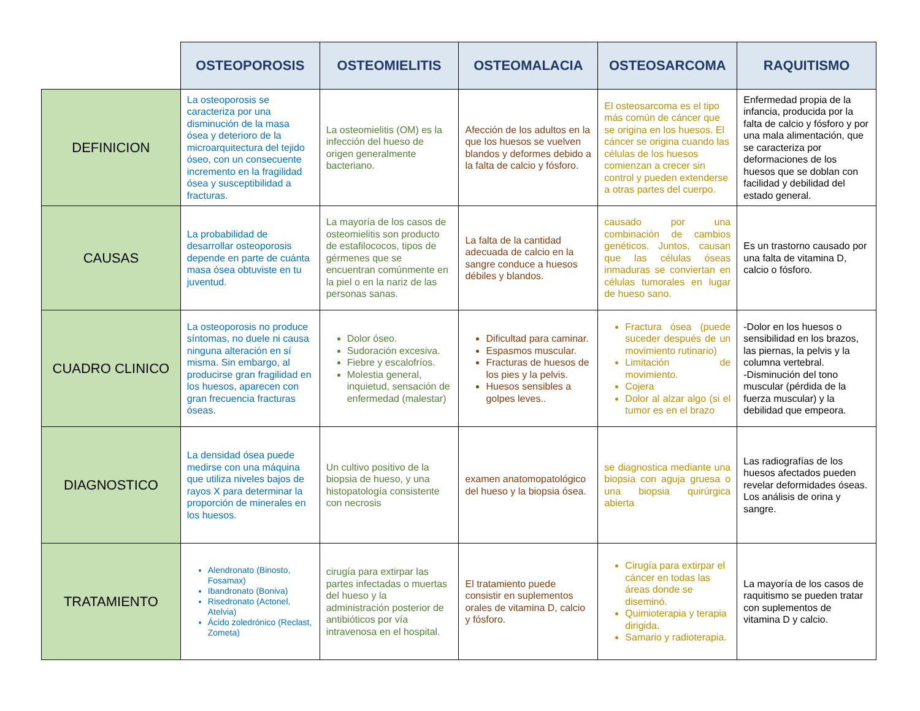| | OSTEOPOROSIS | OSTEOMIELITIS | OSTEOMALACIA | OSTEOSARCOMA | RAQUITISMO |
| --- | --- | --- | --- | --- | --- |
| DEFINICION | La osteoporosis se caracteriza por una disminución de la masa ósea y deterioro de la microarquitectura del tejido óseo, con un consecuente incremento en la fragilidad ósea y susceptibilidad a fracturas. | La osteomielitis (OM) es la infección del hueso de origen generalmente bacteriano. | Afección de los adultos en la que los huesos se vuelven blandos y deformes debido a la falta de calcio y fósforo. | El osteosarcoma es el tipo más común de cáncer que se origina en los huesos. El cáncer se origina cuando las células de los huesos comienzan a crecer sin control y pueden extenderse a otras partes del cuerpo. | Enfermedad propia de la infancia, producida por la falta de calcio y fósforo y por una mala alimentación, que se caracteriza por deformaciones de los huesos que se doblan con facilidad y debilidad del estado general. |
| CAUSAS | La probabilidad de desarrollar osteoporosis depende en parte de cuánta masa ósea obtuviste en tu juventud. | La mayoría de los casos de osteomielitis son producto de estafilococos, tipos de gérmenes que se encuentran comúnmente en la piel o en la nariz de las personas sanas. | La falta de la cantidad adecuada de calcio en la sangre conduce a huesos débiles y blandos. | causado por una combinación de cambios genéticos. Juntos, causan que las células óseas inmaduras se conviertan en células tumorales en lugar de hueso sano. | Es un trastorno causado por una falta de vitamina D, calcio o fósforo. |
| CUADRO CLINICO | La osteoporosis no produce síntomas, no duele ni causa ninguna alteración en sí misma. Sin embargo, al producirse gran fragilidad en los huesos, aparecen con gran frecuencia fracturas óseas. | Dolor óseo. Sudoración excesiva. Fiebre y escalofríos. Molestia general, inquietud, sensación de enfermedad (malestar) | Dificultad para caminar. Espasmos muscular. Fracturas de huesos de los pies y la pelvis. Huesos sensibles a golpes leves.. | Fractura ósea (puede suceder después de un movimiento rutinario) Limitación de movimiento. Cojera Dolor al alzar algo (si el tumor es en el brazo | -Dolor en los huesos o sensibilidad en los brazos, las piernas, la pelvis y la columna vertebral. -Disminución del tono muscular (pérdida de la fuerza muscular) y la debilidad que empeora. |
| DIAGNOSTICO | La densidad ósea puede medirse con una máquina que utiliza niveles bajos de rayos X para determinar la proporción de minerales en los huesos. | Un cultivo positivo de la biopsia de hueso, y una histopatología consistente con necrosis | examen anatomopatológico del hueso y la biopsia ósea. | se diagnostica mediante una biopsia con aguja gruesa o una biopsia quirúrgica abierta | Las radiografías de los huesos afectados pueden revelar deformidades óseas. Los análisis de orina y sangre. |
| TRATAMIENTO | Alendronato (Binosto, Fosamax) Ibandronato (Boniva) Risedronato (Actonel, Atelvia) Ácido zoledrónico (Reclast, Zometa) | cirugía para extirpar las partes infectadas o muertas del hueso y la administración posterior de antibióticos por vía intravenosa en el hospital. | El tratamiento puede consistir en suplementos orales de vitamina D, calcio y fósforo. | Cirugía para extirpar el cáncer en todas las áreas donde se diseminó. Quimioterapia y terapia dirigida. Samario y radioterapia. | La mayoría de los casos de raquitismo se pueden tratar con suplementos de vitamina D y calcio. |